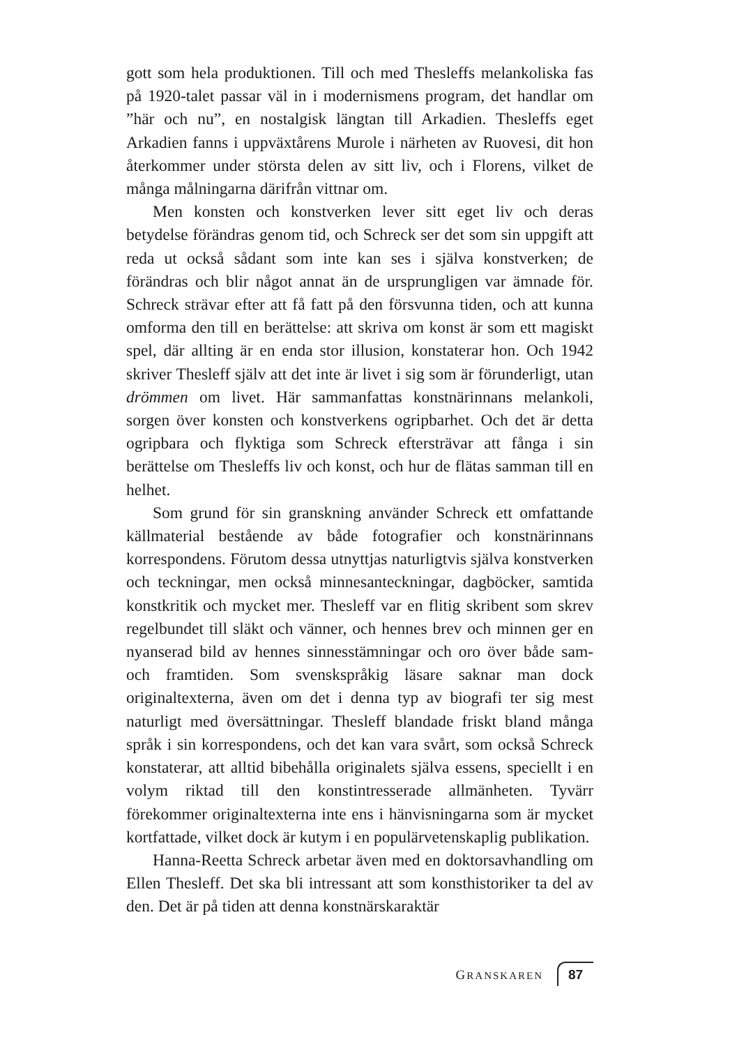gott som hela produktionen. Till och med Thesleffs melankoliska fas på 1920-talet passar väl in i modernismens program, det handlar om ”här och nu”, en nostalgisk längtan till Arkadien. Thesleffs eget Arkadien fanns i uppväxtårens Murole i närheten av Ruovesi, dit hon återkommer under största delen av sitt liv, och i Florens, vilket de många målningarna därifrån vittnar om.
Men konsten och konstverken lever sitt eget liv och deras betydelse förändras genom tid, och Schreck ser det som sin uppgift att reda ut också sådant som inte kan ses i själva konstverken; de förändras och blir något annat än de ursprungligen var ämnade för. Schreck strävar efter att få fatt på den försvunna tiden, och att kunna omforma den till en berättelse: att skriva om konst är som ett magiskt spel, där allting är en enda stor illusion, konstaterar hon. Och 1942 skriver Thesleff själv att det inte är livet i sig som är förunderligt, utan drömmen om livet. Här sammanfattas konstnärinnans melankoli, sorgen över konsten och konstverkens ogripbarhet. Och det är detta ogripbara och flyktiga som Schreck eftersträvar att fånga i sin berättelse om Thesleffs liv och konst, och hur de flätas samman till en helhet.
Som grund för sin granskning använder Schreck ett omfattande källmaterial bestående av både fotografier och konstnärinnans korrespondens. Förutom dessa utnyttjas naturligtvis själva konstverken och teckningar, men också minnesanteckningar, dagböcker, samtida konstkritik och mycket mer. Thesleff var en flitig skribent som skrev regelbundet till släkt och vänner, och hennes brev och minnen ger en nyanserad bild av hennes sinnesstämningar och oro över både sam- och framtiden. Som svenskspråkig läsare saknar man dock originaltexterna, även om det i denna typ av biografi ter sig mest naturligt med översättningar. Thesleff blandade friskt bland många språk i sin korrespondens, och det kan vara svårt, som också Schreck konstaterar, att alltid bibehålla originalets själva essens, speciellt i en volym riktad till den konstintresserade allmänheten. Tyvärr förekommer originaltexterna inte ens i hänvisningarna som är mycket kortfattade, vilket dock är kutym i en populärvetenskaplig publikation.
Hanna-Reetta Schreck arbetar även med en doktorsavhandling om Ellen Thesleff. Det ska bli intressant att som konsthistoriker ta del av den. Det är på tiden att denna konstnärskaraktär
GRANSKAREN 87